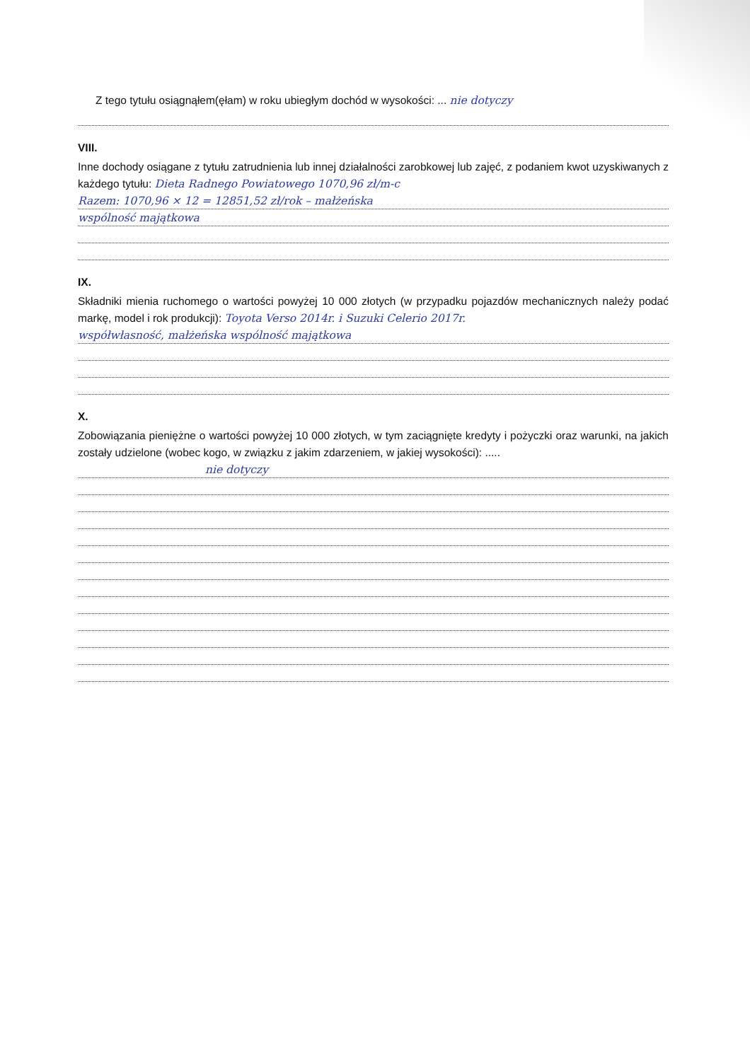Z tego tytułu osiągnąłem(ęłam) w roku ubiegłym dochód w wysokości: ... nie dotyczy
VIII.
Inne dochody osiągane z tytułu zatrudnienia lub innej działalności zarobkowej lub zajęć, z podaniem kwot uzyskiwanych z każdego tytułu: Dieta Radnego Powiatowego 1070,96 zł/m-c
Razem: 1070,96 × 12 = 12851,52 zł/rok – małżeńska
wspólność majątkowa
IX.
Składniki mienia ruchomego o wartości powyżej 10 000 złotych (w przypadku pojazdów mechanicznych należy podać markę, model i rok produkcji): Toyota Verso 2014r. i Suzuki Celerio 2017r.
współwłasność, małżeńska wspólność majątkowa
X.
Zobowiązania pieniężne o wartości powyżej 10 000 złotych, w tym zaciągnięte kredyty i pożyczki oraz warunki, na jakich zostały udzielone (wobec kogo, w związku z jakim zdarzeniem, w jakiej wysokości): .....
nie dotyczy